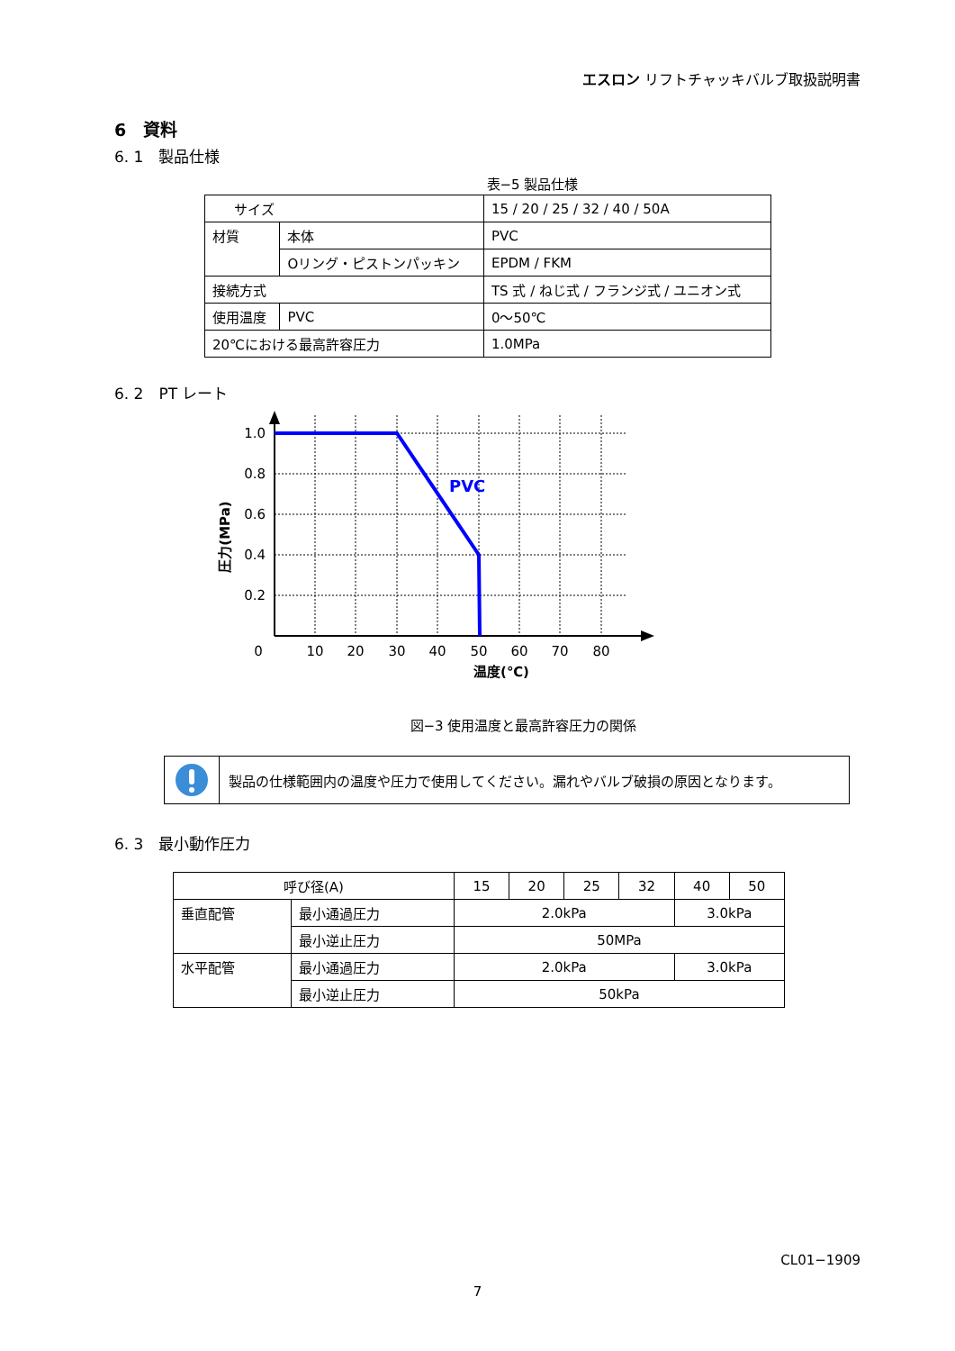エスロン リフトチャッキバルブ取扱説明書
6　資料
6. 1　製品仕様
表−5 製品仕様
| サイズ | | | 15 / 20 / 25 / 32 / 40 / 50A |
| 材質 | 本体 | | PVC |
| | Oリング・ピストンパッキン | | EPDM / FKM |
| 接続方式 | | | TS 式 / ねじ式 / フランジ式 / ユニオン式 |
| 使用温度 | | PVC | 0〜50℃ |
| 20℃における最高許容圧力 | | | 1.0MPa |
6. 2　PT レート
PVC
1.0
0.8
0.6
0.4
0.2
0
10
20
30
40
50
60
70
80
温度(℃)
圧力(MPa)
図−3 使用温度と最高許容圧力の関係
製品の仕様範囲内の温度や圧力で使用してください。漏れやバルブ破損の原因となります。
6. 3　最小動作圧力
| 呼び径(A) | | 15 | 20 | 25 | 32 | 40 | 50 |
| 垂直配管 | 最小通過圧力 | 2.0kPa | | | | 3.0kPa | |
| | 最小逆止圧力 | 50MPa | | | | | |
| 水平配管 | 最小通過圧力 | 2.0kPa | | | | 3.0kPa | |
| | 最小逆止圧力 | 50kPa | | | | | |
CL01−1909
7